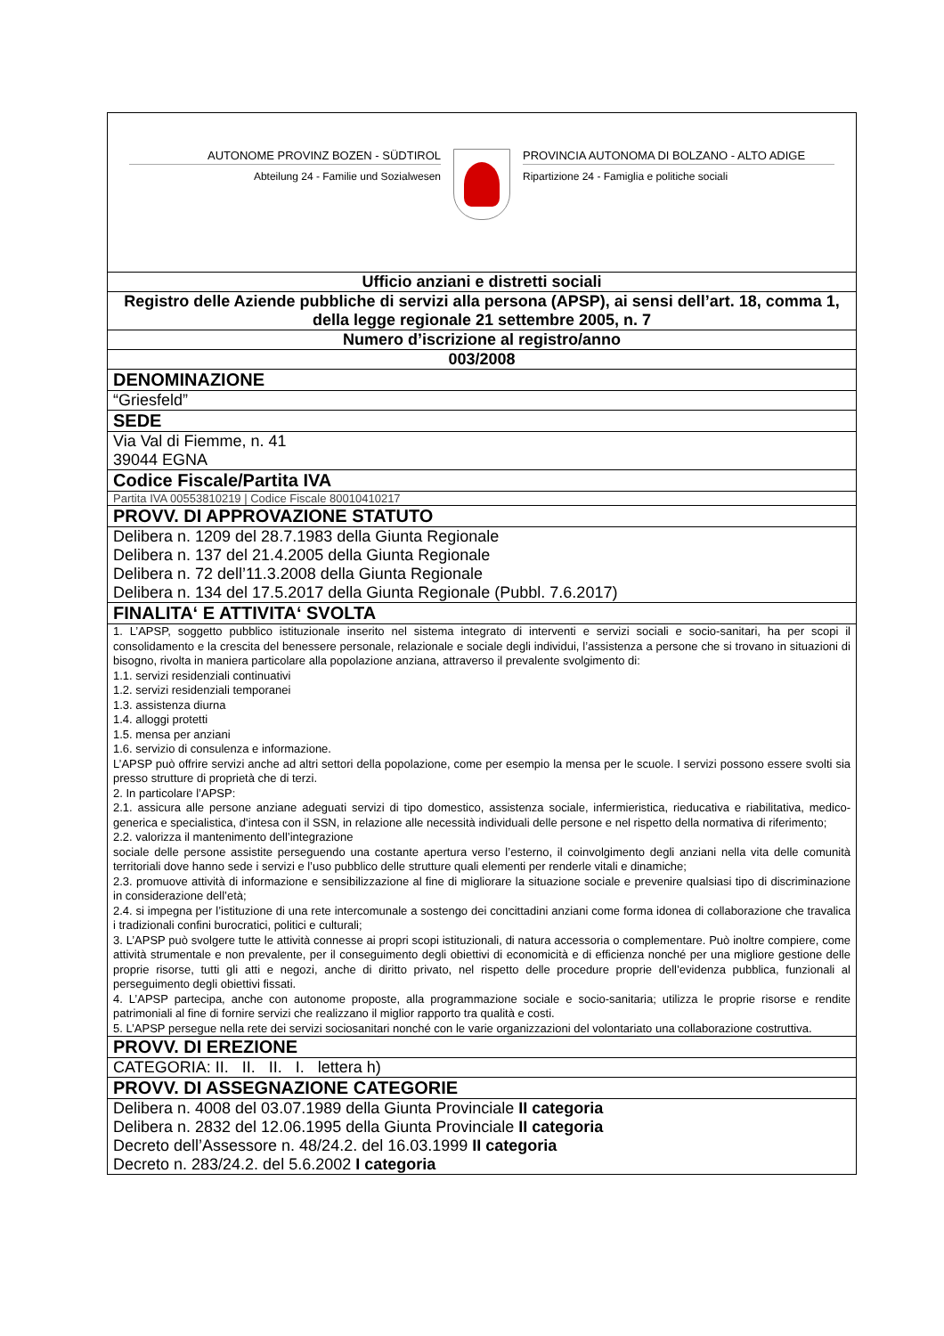| AUTONOME PROVINZ BOZEN - SÜDTIROL Abteilung 24 - Familie und Sozialwesen PROVINCIA AUTONOMA DI BOLZANO - ALTO ADIGE Ripartizione 24 - Famiglia e politiche sociali |
| Ufficio anziani e distretti sociali |
| Registro delle Aziende pubbliche di servizi alla persona (APSP), ai sensi dell’art. 18, comma 1, della legge regionale 21 settembre 2005, n. 7 |
| Numero d’iscrizione al registro/anno |
| 003/2008 |
| DENOMINAZIONE |
| “Griesfeld” |
| SEDE |
| Via Val di Fiemme, n. 41 39044 EGNA |
| Codice Fiscale/Partita IVA |
| Partita IVA 00553810219 / Codice Fiscale 80010410217 |
| PROVV. DI APPROVAZIONE STATUTO |
| Delibera n. 1209 del 28.7.1983 della Giunta Regionale Delibera n. 137 del 21.4.2005 della Giunta Regionale Delibera n. 72 dell’11.3.2008 della Giunta Regionale Delibera n. 134 del 17.5.2017 della Giunta Regionale (Pubbl. 7.6.2017) |
| FINALITA‘ E ATTIVITA‘ SVOLTA |
| 1. L’APSP, soggetto pubblico istituzionale inserito nel sistema integrato di interventi e servizi sociali e socio-sanitari, ha per scopi il consolidamento e la crescita del benessere personale, relazionale e sociale degli individui, l’assistenza a persone che si trovano in situazioni di bisogno, rivolta in maniera particolare alla popolazione anziana, attraverso il prevalente svolgimento di: 1.1. servizi residenziali continuativi 1.2. servizi residenziali temporanei 1.3. assistenza diurna 1.4. alloggi protetti 1.5. mensa per anziani 1.6. servizio di consulenza e informazione. L’APSP può offrire servizi anche ad altri settori della popolazione, come per esempio la mensa per le scuole. I servizi possono essere svolti sia presso strutture di proprietà che di terzi. 2. In particolare l’APSP: 2.1. assicura alle persone anziane adeguati servizi di tipo domestico, assistenza sociale, infermieristica, rieducativa e riabilitativa, medico-generica e specialistica, d’intesa con il SSN, in relazione alle necessità individuali delle persone e nel rispetto della normativa di riferimento; 2.2. valorizza il mantenimento dell’integrazione sociale delle persone assistite perseguendo una costante apertura verso l’esterno, il coinvolgimento degli anziani nella vita delle comunità territoriali dove hanno sede i servizi e l’uso pubblico delle strutture quali elementi per renderle vitali e dinamiche; 2.3. promuove attività di informazione e sensibilizzazione al fine di migliorare la situazione sociale e prevenire qualsiasi tipo di discriminazione in considerazione dell’età; 2.4. si impegna per l’istituzione di una rete intercomunale a sostengo dei concittadini anziani come forma idonea di collaborazione che travalica i tradizionali confini burocratici, politici e culturali; 3. L’APSP può svolgere tutte le attività connesse ai propri scopi istituzionali, di natura accessoria o complementare. Può inoltre compiere, come attività strumentale e non prevalente, per il conseguimento degli obiettivi di economicità e di efficienza nonché per una migliore gestione delle proprie risorse, tutti gli atti e negozi, anche di diritto privato, nel rispetto delle procedure proprie dell’evidenza pubblica, funzionali al perseguimento degli obiettivi fissati. 4. L’APSP partecipa, anche con autonome proposte, alla programmazione sociale e socio-sanitaria; utilizza le proprie risorse e rendite patrimoniali al fine di fornire servizi che realizzano il miglior rapporto tra qualità e costi. 5. L’APSP persegue nella rete dei servizi sociosanitari nonché con le varie organizzazioni del volontariato una collaborazione costruttiva. |
| PROVV. DI EREZIONE |
| CATEGORIA: II. II. II. I. lettera h) |
| PROVV. DI ASSEGNAZIONE CATEGORIE |
| Delibera n. 4008 del 03.07.1989 della Giunta Provinciale II categoria Delibera n. 2832 del 12.06.1995 della Giunta Provinciale II categoria Decreto dell’Assessore n. 48/24.2. del 16.03.1999 II categoria Decreto n. 283/24.2. del 5.6.2002 I categoria |